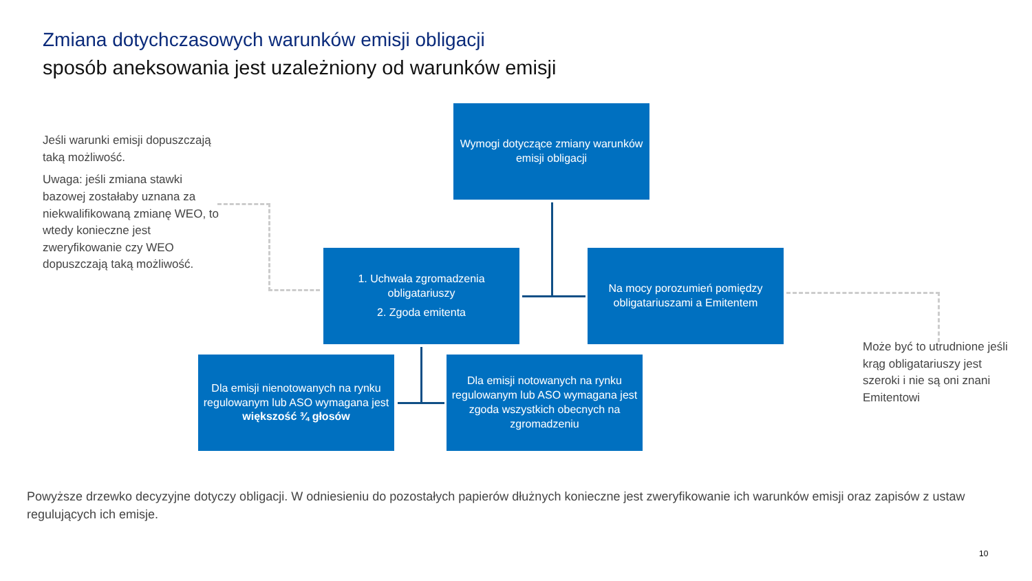Zmiana dotychczasowych warunków emisji obligacji
sposób aneksowania jest uzależniony od warunków emisji
Jeśli warunki emisji dopuszczają taką możliwość.
Uwaga: jeśli zmiana stawki bazowej zostałaby uznana za niekwalifikowaną zmianę WEO, to wtedy konieczne jest zweryfikowanie czy WEO dopuszczają taką możliwość.
Wymogi dotyczące zmiany warunków emisji obligacji
1. Uchwała zgromadzenia obligatariuszy
2. Zgoda emitenta
Na mocy porozumień pomiędzy obligatariuszami a Emitentem
Dla emisji nienotowanych na rynku regulowanym lub ASO wymagana jest większość ¾ głosów
Dla emisji notowanych na rynku regulowanym lub ASO wymagana jest zgoda wszystkich obecnych na zgromadzeniu
Może być to utrudnione jeśli krąg obligatariuszy jest szeroki i nie są oni znani Emitentowi
Powyższe drzewko decyzyjne dotyczy obligacji. W odniesieniu do pozostałych papierów dłużnych konieczne jest zweryfikowanie ich warunków emisji oraz zapisów z ustaw regulujących ich emisje.
10